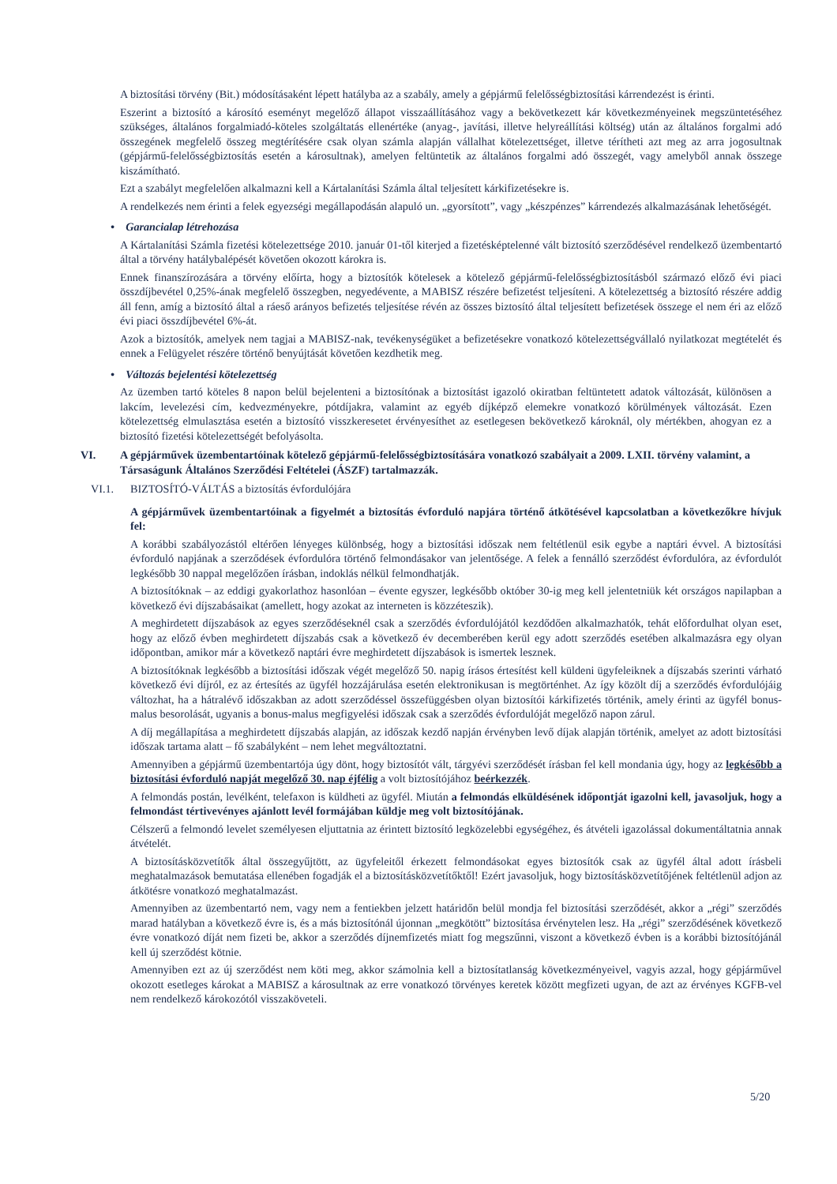A biztosítási törvény (Bit.) módosításaként lépett hatályba az a szabály, amely a gépjármű felelősségbiztosítási kárrendezést is érinti.
Eszerint a biztosító a károsító eseményt megelőző állapot visszaállításához vagy a bekövetkezett kár következményeinek megszüntetéséhez szükséges, általános forgalmiadó-köteles szolgáltatás ellenértéke (anyag-, javítási, illetve helyreállítási költség) után az általános forgalmi adó összegének megfelelő összeg megtérítésére csak olyan számla alapján vállalhat kötelezettséget, illetve térítheti azt meg az arra jogosultnak (gépjármű-felelősségbiztosítás esetén a károsultnak), amelyen feltüntetik az általános forgalmi adó összegét, vagy amelyből annak összege kiszámítható.
Ezt a szabályt megfelelően alkalmazni kell a Kártalanítási Számla által teljesített kárkifizetésekre is.
A rendelkezés nem érinti a felek egyezségi megállapodásán alapuló un. „gyorsított”, vagy „készpénzes” kárrendezés alkalmazásának lehetőségét.
• Garancialap létrehozása
A Kártalanítási Számla fizetési kötelezettsége 2010. január 01-től kiterjed a fizetésképtelenné vált biztosító szerződésével rendelkező üzembentartó által a törvény hatálybalépését követően okozott károkra is.
Ennek finanszírozására a törvény előírta, hogy a biztosítók kötelesek a kötelező gépjármű-felelősségbiztosításból származó előző évi piaci összdíjbevétel 0,25%-ának megfelelő összegben, negyedévente, a MABISZ részére befizetést teljesíteni. A kötelezettség a biztosító részére addig áll fenn, amíg a biztosító által a ráeső arányos befizetés teljesítése révén az összes biztosító által teljesített befizetések összege el nem éri az előző évi piaci összdíjbevétel 6%-át.
Azok a biztosítók, amelyek nem tagjai a MABISZ-nak, tevékenységüket a befizetésekre vonatkozó kötelezettségvállaló nyilatkozat megtételét és ennek a Felügyelet részére történő benyújtását követően kezdhetik meg.
• Változás bejelentési kötelezettség
Az üzemben tartó köteles 8 napon belül bejelenteni a biztosítónak a biztosítást igazoló okiratban feltüntetett adatok változását, különösen a lakcím, levelezési cím, kedvezményekre, pótdíjakra, valamint az egyéb díjképző elemekre vonatkozó körülmények változását. Ezen kötelezettség elmulasztása esetén a biztosító visszkeresetet érvényesíthet az esetlegesen bekövetkező károknál, oly mértékben, ahogyan ez a biztosító fizetési kötelezettségét befolyásolta.
VI. A gépjárművek üzembentartóinak kötelező gépjármű-felelősségbiztosítására vonatkozó szabályait a 2009. LXII. törvény valamint, a Társaságunk Általános Szerződési Feltételei (ÁSZF) tartalmazzák.
VI.1. BIZTOSÍTÓ-VÁLTÁS a biztosítás évfordulójára
A gépjárművek üzembentartóinak a figyelmét a biztosítás évforduló napjára történő átkötésével kapcsolatban a következőkre hívjuk fel:
A korábbi szabályozástól eltérően lényeges különbség, hogy a biztosítási időszak nem feltétlenül esik egybe a naptári évvel. A biztosítási évforduló napjának a szerződések évfordulóra történő felmondásakor van jelentősége. A felek a fennálló szerződést évfordulóra, az évfordulót legkésőbb 30 nappal megelőzően írásban, indoklás nélkül felmondhatják.
A biztosítóknak – az eddigi gyakorlathoz hasonlóan – évente egyszer, legkésőbb október 30-ig meg kell jelentetniük két országos napilapban a következő évi díjszabásaikat (amellett, hogy azokat az interneten is közzéteszik).
A meghirdetett díjszabások az egyes szerződéseknél csak a szerződés évfordulójától kezdődően alkalmazhatók, tehát előfordulhat olyan eset, hogy az előző évben meghirdetett díjszabás csak a következő év decemberében kerül egy adott szerződés esetében alkalmazásra egy olyan időpontban, amikor már a következő naptári évre meghirdetett díjszabások is ismertek lesznek.
A biztosítóknak legkésőbb a biztosítási időszak végét megelőző 50. napig írásos értesítést kell küldeni ügyfeleiknek a díjszabás szerinti várható következő évi díjról, ez az értesítés az ügyfél hozzájárulása esetén elektronikusan is megtörténhet. Az így közölt díj a szerződés évfordulójáig változhat, ha a hátralévő időszakban az adott szerződéssel összefüggésben olyan biztosítói kárkifizetés történik, amely érinti az ügyfél bonus-malus besorolását, ugyanis a bonus-malus megfigyelési időszak csak a szerződés évfordulóját megelőző napon zárul.
A díj megállapítása a meghirdetett díjszabás alapján, az időszak kezdő napján érvényben levő díjak alapján történik, amelyet az adott biztosítási időszak tartama alatt – fő szabályként – nem lehet megváltoztatni.
Amennyiben a gépjármű üzembentartója úgy dönt, hogy biztosítót vált, tárgyévi szerződését írásban fel kell mondania úgy, hogy az legkésőbb a biztosítási évforduló napját megelőző 30. nap éjfélig a volt biztosítójához beérkezzék.
A felmondás postán, levélként, telefaxon is küldheti az ügyfél. Miután a felmondás elküldésének időpontját igazolni kell, javasoljuk, hogy a felmondást tértivevényes ajánlott levél formájában küldje meg volt biztosítójának.
Célszerű a felmondó levelet személyesen eljuttatnia az érintett biztosító legközelebbi egységéhez, és átvételi igazolással dokumentáltatnia annak átvételét.
A biztosításközvetítők által összegyűjtött, az ügyfeleitől érkezett felmondásokat egyes biztosítók csak az ügyfél által adott írásbeli meghatalmazások bemutatása ellenében fogadják el a biztosításközvetítőktől! Ezért javasoljuk, hogy biztosításközvetítőjének feltétlenül adjon az átkötésre vonatkozó meghatalmazást.
Amennyiben az üzembentartó nem, vagy nem a fentiekben jelzett határidőn belül mondja fel biztosítási szerződését, akkor a „régi” szerződés marad hatályban a következő évre is, és a más biztosítónál újonnan „megkötött” biztosítása érvénytelen lesz. Ha „régi” szerződésének következő évre vonatkozó díját nem fizeti be, akkor a szerződés díjnemfizetés miatt fog megszűnni, viszont a következő évben is a korábbi biztosítójánál kell új szerződést kötnie.
Amennyiben ezt az új szerződést nem köti meg, akkor számolnia kell a biztosítatlanság következményeivel, vagyis azzal, hogy gépjárművel okozott esetleges károkat a MABISZ a károsultnak az erre vonatkozó törvényes keretek között megfizeti ugyan, de azt az érvényes KGFB-vel nem rendelkező károkozótól visszaköveteli.
5/20